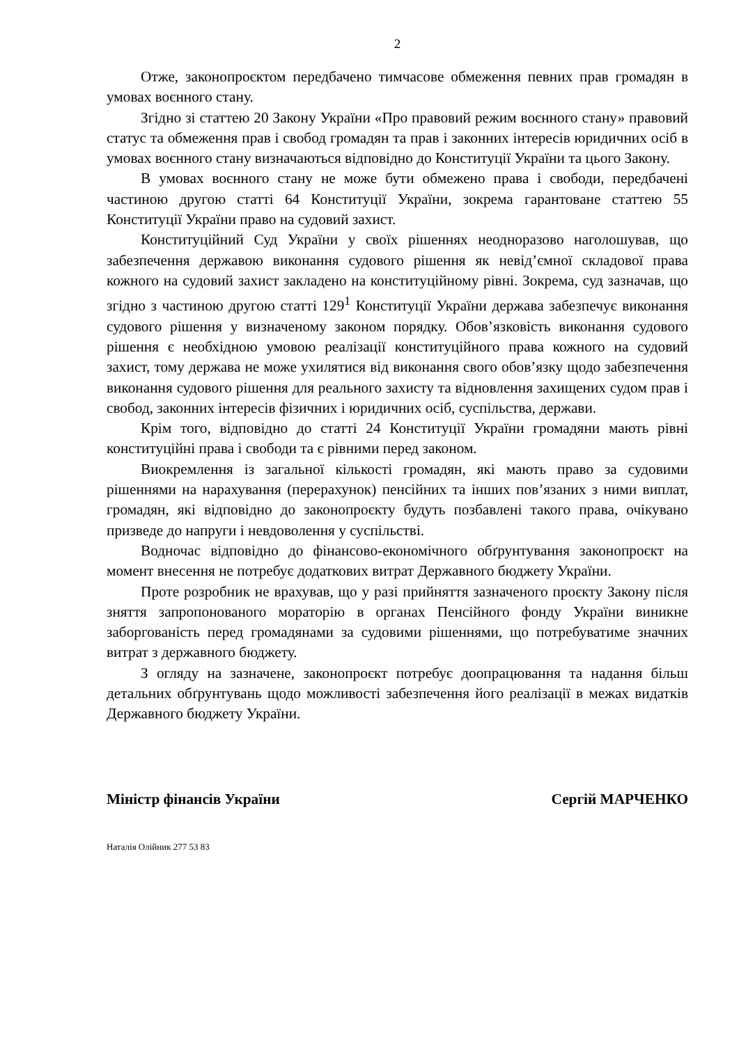2
Отже, законопроєктом передбачено тимчасове обмеження певних прав громадян в умовах воєнного стану.
Згідно зі статтею 20 Закону України «Про правовий режим воєнного стану» правовий статус та обмеження прав і свобод громадян та прав і законних інтересів юридичних осіб в умовах воєнного стану визначаються відповідно до Конституції України та цього Закону.
В умовах воєнного стану не може бути обмежено права і свободи, передбачені частиною другою статті 64 Конституції України, зокрема гарантоване статтею 55 Конституції України право на судовий захист.
Конституційний Суд України у своїх рішеннях неодноразово наголошував, що забезпечення державою виконання судового рішення як невід’ємної складової права кожного на судовий захист закладено на конституційному рівні. Зокрема, суд зазначав, що згідно з частиною другою статті 129<sup>1</sup> Конституції України держава забезпечує виконання судового рішення у визначеному законом порядку. Обов’язковість виконання судового рішення є необхідною умовою реалізації конституційного права кожного на судовий захист, тому держава не може ухилятися від виконання свого обов’язку щодо забезпечення виконання судового рішення для реального захисту та відновлення захищених судом прав і свобод, законних інтересів фізичних і юридичних осіб, суспільства, держави.
Крім того, відповідно до статті 24 Конституції України громадяни мають рівні конституційні права і свободи та є рівними перед законом.
Виокремлення із загальної кількості громадян, які мають право за судовими рішеннями на нарахування (перерахунок) пенсійних та інших пов’язаних з ними виплат, громадян, які відповідно до законопроєкту будуть позбавлені такого права, очікувано призведе до напруги і невдоволення у суспільстві.
Водночас відповідно до фінансово-економічного обґрунтування законопроєкт на момент внесення не потребує додаткових витрат Державного бюджету України.
Проте розробник не врахував, що у разі прийняття зазначеного проєкту Закону після зняття запропонованого мораторію в органах Пенсійного фонду України виникне заборгованість перед громадянами за судовими рішеннями, що потребуватиме значних витрат з державного бюджету.
З огляду на зазначене, законопроєкт потребує доопрацювання та надання більш детальних обґрунтувань щодо можливості забезпечення його реалізації в межах видатків Державного бюджету України.
Міністр фінансів України Сергій МАРЧЕНКО
Наталія Олійник 277 53 83